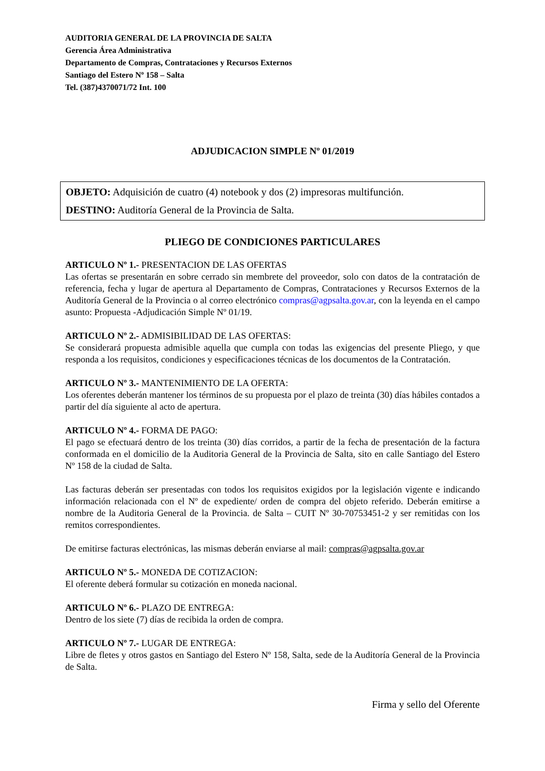AUDITORIA GENERAL DE LA PROVINCIA DE SALTA
Gerencia Área Administrativa
Departamento de Compras, Contrataciones y Recursos Externos
Santiago del Estero Nº 158 – Salta
Tel. (387)4370071/72 Int. 100
ADJUDICACION SIMPLE Nº 01/2019
OBJETO: Adquisición de cuatro (4) notebook y dos (2) impresoras multifunción.
DESTINO: Auditoría General de la Provincia de Salta.
PLIEGO DE CONDICIONES PARTICULARES
ARTICULO Nº 1.- PRESENTACION DE LAS OFERTAS
Las ofertas se presentarán en sobre cerrado sin membrete del proveedor, solo con datos de la contratación de referencia, fecha y lugar de apertura al Departamento de Compras, Contrataciones y Recursos Externos de la Auditoría General de la Provincia o al correo electrónico compras@agpsalta.gov.ar, con la leyenda en el campo asunto: Propuesta -Adjudicación Simple Nº 01/19.
ARTICULO Nº 2.- ADMISIBILIDAD DE LAS OFERTAS:
Se considerará propuesta admisible aquella que cumpla con todas las exigencias del presente Pliego, y que responda a los requisitos, condiciones y especificaciones técnicas de los documentos de la Contratación.
ARTICULO Nº 3.- MANTENIMIENTO DE LA OFERTA:
Los oferentes deberán mantener los términos de su propuesta por el plazo de treinta (30) días hábiles contados a partir del día siguiente al acto de apertura.
ARTICULO Nº 4.- FORMA DE PAGO:
El pago se efectuará dentro de los treinta (30) días corridos, a partir de la fecha de presentación de la factura conformada en el domicilio de la Auditoria General de la Provincia de Salta, sito en calle Santiago del Estero Nº 158 de la ciudad de Salta.
Las facturas deberán ser presentadas con todos los requisitos exigidos por la legislación vigente e indicando información relacionada con el Nº de expediente/ orden de compra del objeto referido. Deberán emitirse a nombre de la Auditoria General de la Provincia. de Salta – CUIT Nº 30-70753451-2 y ser remitidas con los remitos correspondientes.
De emitirse facturas electrónicas, las mismas deberán enviarse al mail: compras@agpsalta.gov.ar
ARTICULO Nº 5.- MONEDA DE COTIZACION:
El oferente deberá formular su cotización en moneda nacional.
ARTICULO Nº 6.- PLAZO DE ENTREGA:
Dentro de los siete (7) días de recibida la orden de compra.
ARTICULO Nº 7.- LUGAR DE ENTREGA:
Libre de fletes y otros gastos en Santiago del Estero Nº 158, Salta, sede de la Auditoría General de la Provincia de Salta.
Firma y sello del Oferente